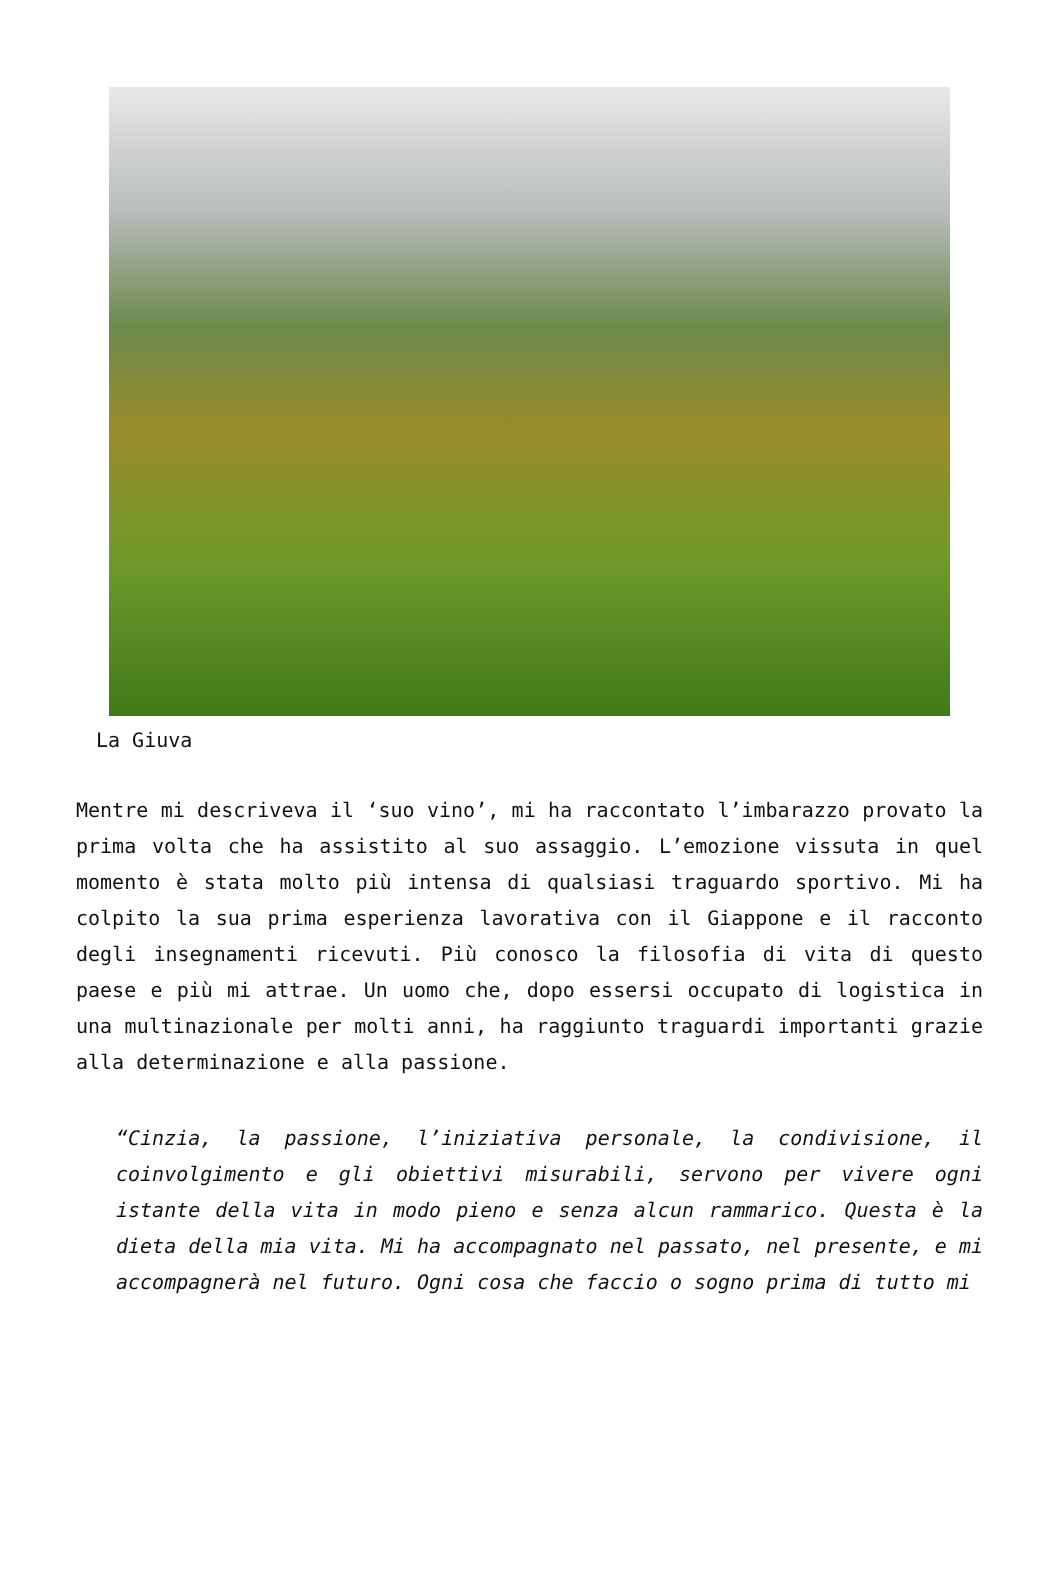La Giuva
Mentre mi descriveva il ‘suo vino’, mi ha raccontato l’imbarazzo provato la prima volta che ha assistito al suo assaggio. L’emozione vissuta in quel momento è stata molto più intensa di qualsiasi traguardo sportivo. Mi ha colpito la sua prima esperienza lavorativa con il Giappone e il racconto degli insegnamenti ricevuti. Più conosco la filosofia di vita di questo paese e più mi attrae. Un uomo che, dopo essersi occupato di logistica in una multinazionale per molti anni, ha raggiunto traguardi importanti grazie alla determinazione e alla passione.
“Cinzia, la passione, l’iniziativa personale, la condivisione, il coinvolgimento e gli obiettivi misurabili, servono per vivere ogni istante della vita in modo pieno e senza alcun rammarico. Questa è la dieta della mia vita. Mi ha accompagnato nel passato, nel presente, e mi accompagnerà nel futuro. Ogni cosa che faccio o sogno prima di tutto mi